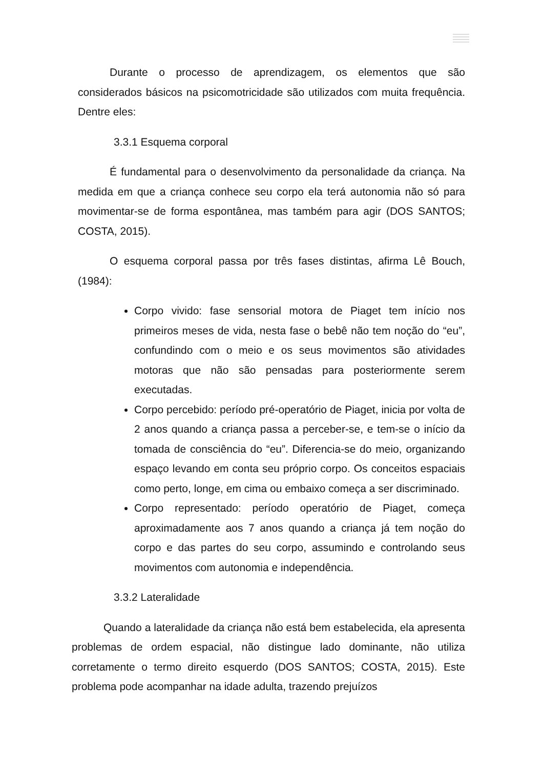Durante o processo de aprendizagem, os elementos que são considerados básicos na psicomotricidade são utilizados com muita frequência. Dentre eles:
3.3.1 Esquema corporal
É fundamental para o desenvolvimento da personalidade da criança. Na medida em que a criança conhece seu corpo ela terá autonomia não só para movimentar-se de forma espontânea, mas também para agir (DOS SANTOS; COSTA, 2015).
O esquema corporal passa por três fases distintas, afirma Lê Bouch, (1984):
Corpo vivido: fase sensorial motora de Piaget tem início nos primeiros meses de vida, nesta fase o bebê não tem noção do “eu”, confundindo com o meio e os seus movimentos são atividades motoras que não são pensadas para posteriormente serem executadas.
Corpo percebido: período pré-operatório de Piaget, inicia por volta de 2 anos quando a criança passa a perceber-se, e tem-se o início da tomada de consciência do “eu”. Diferencia-se do meio, organizando espaço levando em conta seu próprio corpo. Os conceitos espaciais como perto, longe, em cima ou embaixo começa a ser discriminado.
Corpo representado: período operatório de Piaget, começa aproximadamente aos 7 anos quando a criança já tem noção do corpo e das partes do seu corpo, assumindo e controlando seus movimentos com autonomia e independência.
3.3.2 Lateralidade
Quando a lateralidade da criança não está bem estabelecida, ela apresenta problemas de ordem espacial, não distingue lado dominante, não utiliza corretamente o termo direito esquerdo (DOS SANTOS; COSTA, 2015). Este problema pode acompanhar na idade adulta, trazendo prejuízos